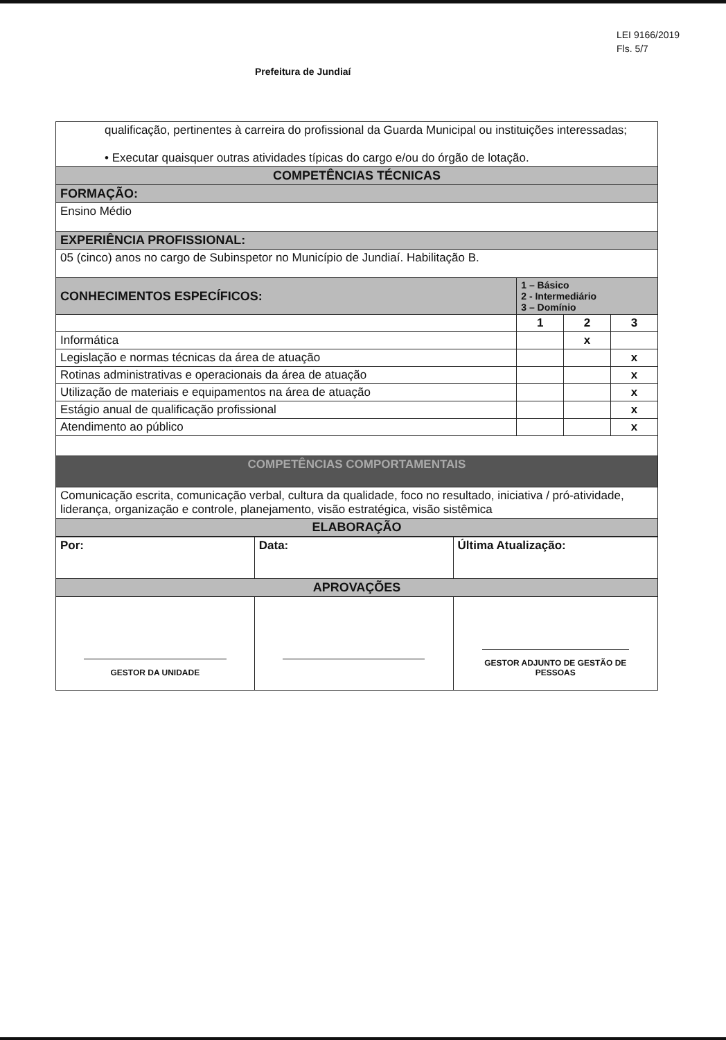LEI 9166/2019
Fls. 5/7
Prefeitura de Jundiaí
| qualificação, pertinentes à carreira do profissional da Guarda Municipal ou instituições interessadas; • Executar quaisquer outras atividades típicas do cargo e/ou do órgão de lotação. | | | |
| COMPETÊNCIAS TÉCNICAS | | | |
| FORMAÇÃO: | | | |
| Ensino Médio | | | |
| EXPERIÊNCIA PROFISSIONAL: | | | |
| 05 (cinco) anos no cargo de Subinspetor no Município de Jundiaí. Habilitação B. | | | |
| CONHECIMENTOS ESPECÍFICOS: | 1 – Básico 2 - Intermediário 3 – Domínio | | |
| | 1 | 2 | 3 |
| Informática | | x | |
| Legislação e normas técnicas da área de atuação | | | x |
| Rotinas administrativas e operacionais da área de atuação | | | x |
| Utilização de materiais e equipamentos na área de atuação | | | x |
| Estágio anual de qualificação profissional | | | x |
| Atendimento ao público | | | x |
| COMPETÊNCIAS COMPORTAMENTAIS | | | |
| Comunicação escrita, comunicação verbal, cultura da qualidade, foco no resultado, iniciativa / pró-atividade, liderança, organização e controle, planejamento, visão estratégica, visão sistêmica | | | |
| ELABORAÇÃO | | | |
| Por: | Data: | Última Atualização: |
| APROVAÇÕES | | |
| GESTOR DA UNIDADE | | GESTOR ADJUNTO DE GESTÃO DE PESSOAS |